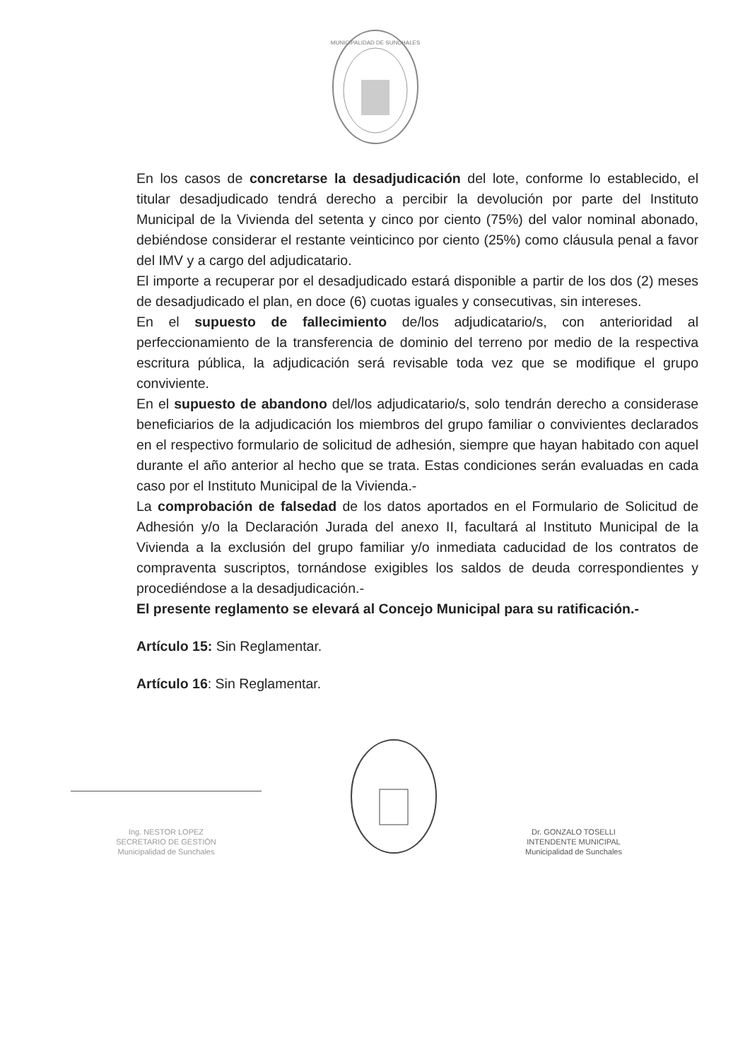MUNICIPALIDAD DE SUNCHALES
En los casos de concretarse la desadjudicación del lote, conforme lo establecido, el titular desadjudicado tendrá derecho a percibir la devolución por parte del Instituto Municipal de la Vivienda del setenta y cinco por ciento (75%) del valor nominal abonado, debiéndose considerar el restante veinticinco por ciento (25%) como cláusula penal a favor del IMV y a cargo del adjudicatario.
El importe a recuperar por el desadjudicado estará disponible a partir de los dos (2) meses de desadjudicado el plan, en doce (6) cuotas iguales y consecutivas, sin intereses.
En el supuesto de fallecimiento de/los adjudicatario/s, con anterioridad al perfeccionamiento de la transferencia de dominio del terreno por medio de la respectiva escritura pública, la adjudicación será revisable toda vez que se modifique el grupo conviviente.
En el supuesto de abandono del/los adjudicatario/s, solo tendrán derecho a considerase beneficiarios de la adjudicación los miembros del grupo familiar o convivientes declarados en el respectivo formulario de solicitud de adhesión, siempre que hayan habitado con aquel durante el año anterior al hecho que se trata. Estas condiciones serán evaluadas en cada caso por el Instituto Municipal de la Vivienda.-
La comprobación de falsedad de los datos aportados en el Formulario de Solicitud de Adhesión y/o la Declaración Jurada del anexo II, facultará al Instituto Municipal de la Vivienda a la exclusión del grupo familiar y/o inmediata caducidad de los contratos de compraventa suscriptos, tornándose exigibles los saldos de deuda correspondientes y procediéndose a la desadjudicación.-
El presente reglamento se elevará al Concejo Municipal para su ratificación.-
Artículo 15: Sin Reglamentar.
Artículo 16: Sin Reglamentar.
Ing. NESTOR LOPEZ
SECRETARIO DE GESTIÓN
Municipalidad de Sunchales
Dr. GONZALO TOSELLI
INTENDENTE MUNICIPAL
Municipalidad de Sunchales